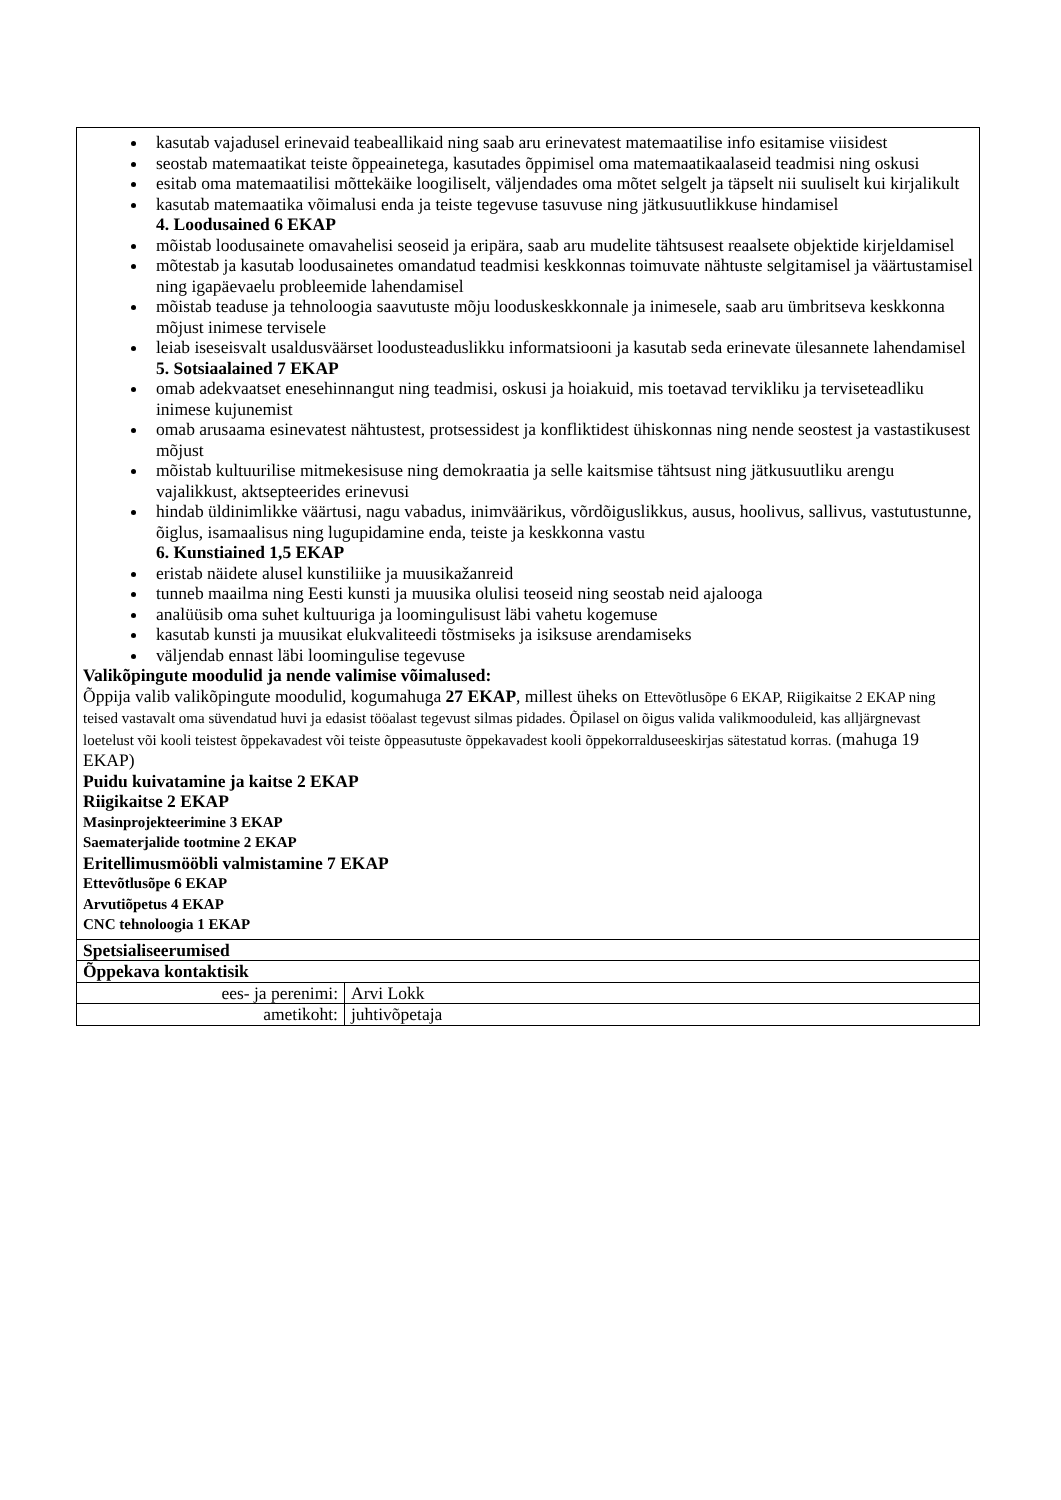| kasutab vajadusel erinevaid teabeallikaid ning saab aru erinevatest matemaatilise info esitamise viisidest seostab matemaatikat teiste õppeainetega, kasutades õppimisel oma matemaatikaalaseid teadmisi ning oskusi esitab oma matemaatilisi mõttekäike loogiliselt, väljendades oma mõtet selgelt ja täpselt nii suuliselt kui kirjalikult kasutab matemaatika võimalusi enda ja teiste tegevuse tasuvuse ning jätkusuutlikkuse hindamisel 4. Loodusained 6 EKAP mõistab loodusainete omavahelisi seoseid ja eripära, saab aru mudelite tähtsusest reaalsete objektide kirjeldamisel mõtestab ja kasutab loodusainetes omandatud teadmisi keskkonnas toimuvate nähtuste selgitamisel ja väärtustamisel ning igapäevaelu probleemide lahendamisel mõistab teaduse ja tehnoloogia saavutuste mõju looduskeskkonnale ja inimesele, saab aru ümbritseva keskkonna mõjust inimese tervisele leiab iseseisvalt usaldusväärset loodusteaduslikku informatsiooni ja kasutab seda erinevate ülesannete lahendamisel 5. Sotsiaalained 7 EKAP omab adekvaatset enesehinnangut ning teadmisi, oskusi ja hoiakuid, mis toetavad tervikliku ja terviseteadliku inimese kujunemist omab arusaama esinevatest nähtustest, protsessidest ja konfliktidest ühiskonnas ning nende seostest ja vastastikusest mõjust mõistab kultuurilise mitmekesisuse ning demokraatia ja selle kaitsmise tähtsust ning jätkusuutliku arengu vajalikkust, aktsepteerides erinevusi hindab üldinimlikke väärtusi, nagu vabadus, inimväärikus, võrdõiguslikkus, ausus, hoolivus, sallivus, vastutustunne, õiglus, isamaalisus ning lugupidamine enda, teiste ja keskkonna vastu 6. Kunstiained 1,5 EKAP eristab näidete alusel kunstiliike ja muusikažanreid tunneb maailma ning Eesti kunsti ja muusika olulisi teoseid ning seostab neid ajalooga analüüsib oma suhet kultuuriga ja loomingulisust läbi vahetu kogemuse kasutab kunsti ja muusikat elukvaliteedi tõstmiseks ja isiksuse arendamiseks väljendab ennast läbi loomingulise tegevuse Valikõpingute moodulid ja nende valimise võimalused: Õppija valib valikõpingute moodulid, kogumahuga 27 EKAP , millest üheks on Ettevõtlusõpe 6 EKAP, Riigikaitse 2 EKAP ning teised vastavalt oma süvendatud huvi ja edasist tööalast tegevust silmas pidades. Õpilasel on õigus valida valikmooduleid, kas alljärgnevast loetelust või kooli teistest õppekavadest või teiste õppeasutuste õppekavadest kooli õppekorralduseeskirjas sätestatud korras. (mahuga 19 EKAP) Puidu kuivatamine ja kaitse 2 EKAP Riigikaitse 2 EKAP Masinprojekteerimine 3 EKAP Saematerjalide tootmine 2 EKAP Eritellimusmööbli valmistamine 7 EKAP Ettevõtlusõpe 6 EKAP Arvutiõpetus 4 EKAP CNC tehnoloogia 1 EKAP | |
| Spetsialiseerumised | |
| Õppekava kontaktisik | |
| ees- ja perenimi: | Arvi Lokk |
| ametikoht: | juhtivõpetaja |